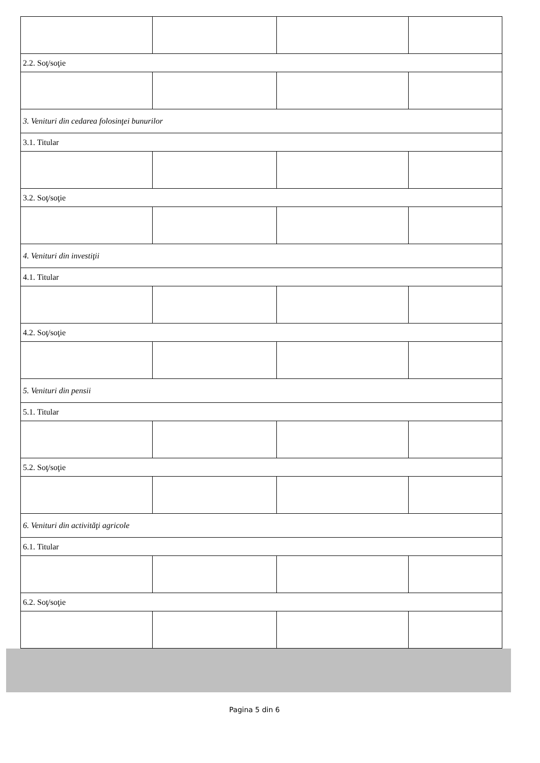| 2.2. Soţ/soţie | | | |
| 3. Venituri din cedarea folosinţei bunurilor | | | |
| 3.1. Titular | | | |
| 3.2. Soţ/soţie | | | |
| 4. Venituri din investiţii | | | |
| 4.1. Titular | | | |
| 4.2. Soţ/soţie | | | |
| 5. Venituri din pensii | | | |
| 5.1. Titular | | | |
| 5.2. Soţ/soţie | | | |
| 6. Venituri din activităţi agricole | | | |
| 6.1. Titular | | | |
| 6.2. Soţ/soţie | | | |
Pagina 5 din 6